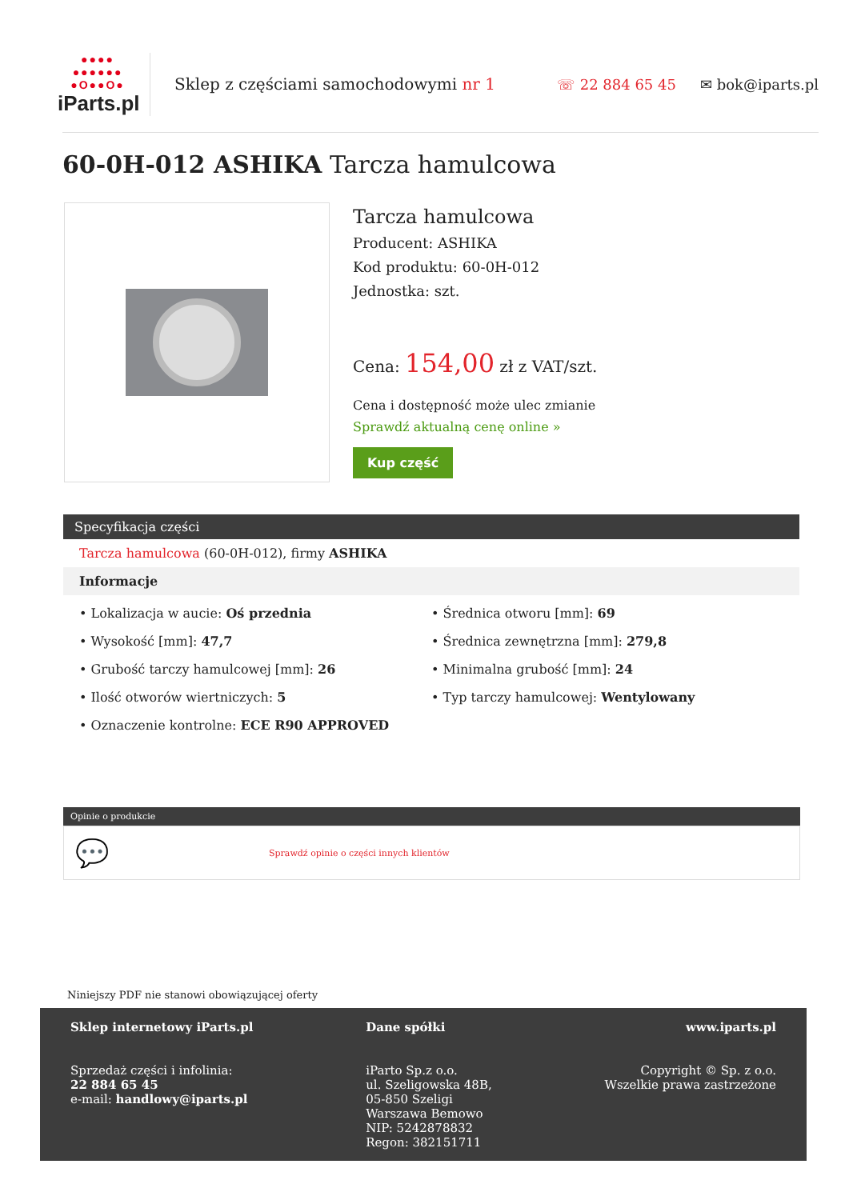●●●● ●●●●●● ●O●●O●
iParts.pl
Sklep z częściami samochodowymi nr 1
☏ 22 884 65 45 ✉ bok@iparts.pl
60-0H-012 ASHIKA Tarcza hamulcowa
Tarcza hamulcowa
Producent: ASHIKA
Kod produktu: 60-0H-012
Jednostka: szt.
Cena: 154,00 zł z VAT/szt.
Cena i dostępność może ulec zmianie
Sprawdź aktualną cenę online »
Kup część
Specyfikacja części
Tarcza hamulcowa (60-0H-012), firmy ASHIKA
Informacje
• Lokalizacja w aucie: Oś przednia
• Wysokość [mm]: 47,7
• Grubość tarczy hamulcowej [mm]: 26
• Ilość otworów wiertniczych: 5
• Oznaczenie kontrolne: ECE R90 APPROVED
• Średnica otworu [mm]: 69
• Średnica zewnętrzna [mm]: 279,8
• Minimalna grubość [mm]: 24
• Typ tarczy hamulcowej: Wentylowany
Opinie o produkcie
💬 Sprawdź opinie o części innych klientów
Niniejszy PDF nie stanowi obowiązującej oferty
Sklep internetowy iParts.pl
Sprzedaż części i infolinia:
22 884 65 45
e-mail: handlowy@iparts.pl
Dane spółki
iParto Sp.z o.o.
ul. Szeligowska 48B,
05-850 Szeligi
Warszawa Bemowo
NIP: 5242878832
Regon: 382151711
www.iparts.pl
Copyright © Sp. z o.o.
Wszelkie prawa zastrzeżone